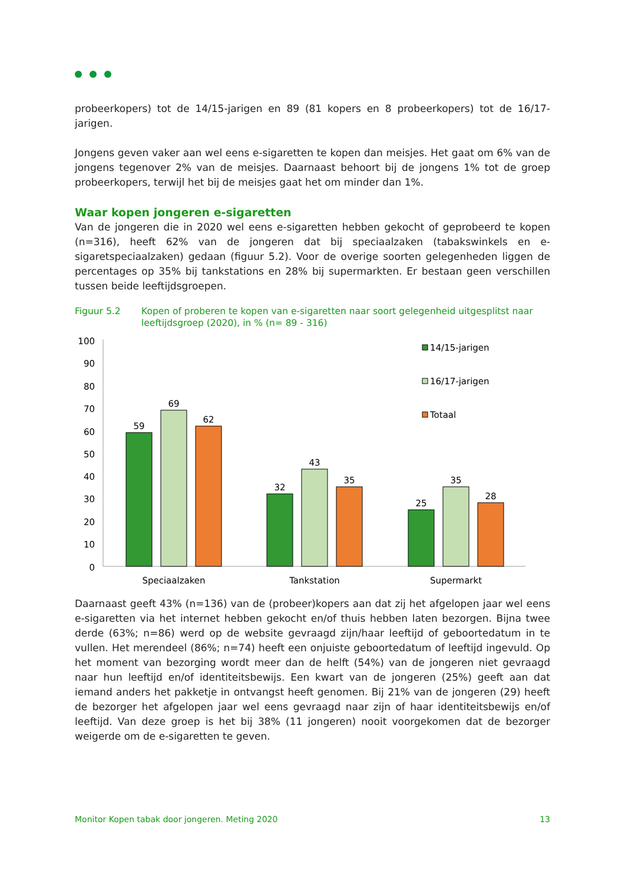probeerkopers) tot de 14/15-jarigen en 89 (81 kopers en 8 probeerkopers) tot de 16/17-jarigen.
Jongens geven vaker aan wel eens e-sigaretten te kopen dan meisjes. Het gaat om 6% van de jongens tegenover 2% van de meisjes. Daarnaast behoort bij de jongens 1% tot de groep probeerkopers, terwijl het bij de meisjes gaat het om minder dan 1%.
Waar kopen jongeren e-sigaretten
Van de jongeren die in 2020 wel eens e-sigaretten hebben gekocht of geprobeerd te kopen (n=316), heeft 62% van de jongeren dat bij speciaalzaken (tabakswinkels en e-sigaretspeciaalzaken) gedaan (figuur 5.2). Voor de overige soorten gelegenheden liggen de percentages op 35% bij tankstations en 28% bij supermarkten. Er bestaan geen verschillen tussen beide leeftijdsgroepen.
Figuur 5.2 Kopen of proberen te kopen van e-sigaretten naar soort gelegenheid uitgesplitst naar leeftijdsgroep (2020), in % (n= 89 - 316)
100
90
80
70
60
50
40
30
20
10
0
59
69
62
32
43
35
25
35
28
Speciaalzaken
Tankstation
Supermarkt
14/15-jarigen
16/17-jarigen
Totaal
Daarnaast geeft 43% (n=136) van de (probeer)kopers aan dat zij het afgelopen jaar wel eens e-sigaretten via het internet hebben gekocht en/of thuis hebben laten bezorgen. Bijna twee derde (63%; n=86) werd op de website gevraagd zijn/haar leeftijd of geboortedatum in te vullen. Het merendeel (86%; n=74) heeft een onjuiste geboortedatum of leeftijd ingevuld. Op het moment van bezorging wordt meer dan de helft (54%) van de jongeren niet gevraagd naar hun leeftijd en/of identiteitsbewijs. Een kwart van de jongeren (25%) geeft aan dat iemand anders het pakketje in ontvangst heeft genomen. Bij 21% van de jongeren (29) heeft de bezorger het afgelopen jaar wel eens gevraagd naar zijn of haar identiteitsbewijs en/of leeftijd. Van deze groep is het bij 38% (11 jongeren) nooit voorgekomen dat de bezorger weigerde om de e-sigaretten te geven.
Monitor Kopen tabak door jongeren. Meting 2020 13